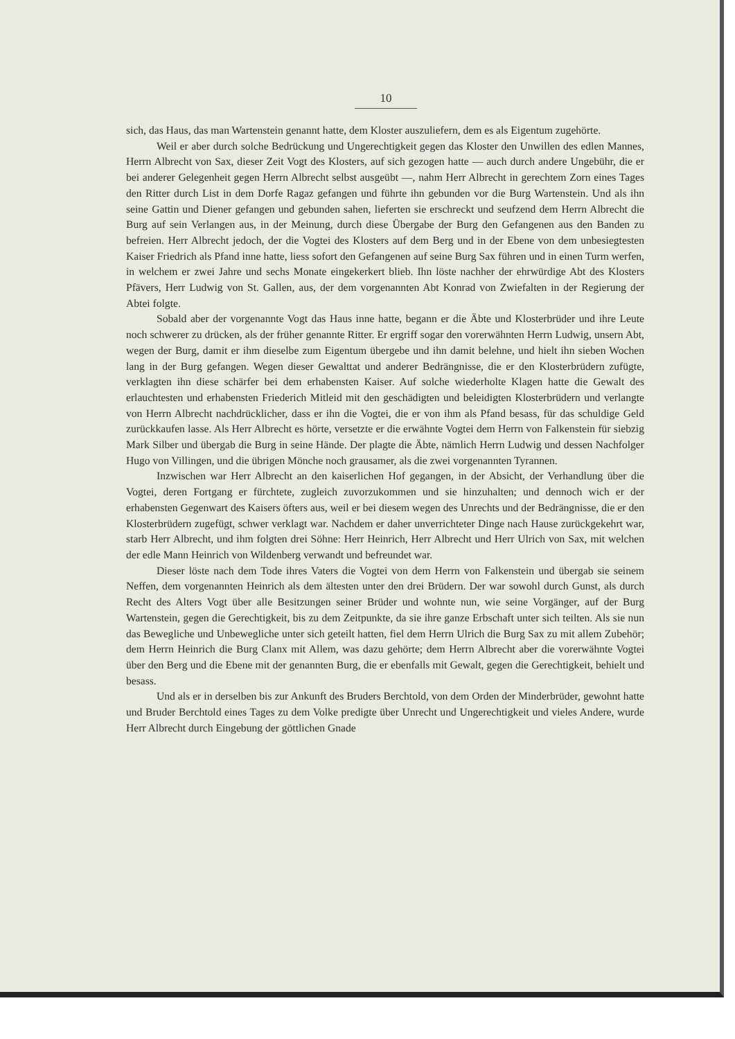10
sich, das Haus, das man Wartenstein genannt hatte, dem Kloster auszuliefern, dem es als Eigentum zugehörte.
Weil er aber durch solche Bedrückung und Ungerechtigkeit gegen das Kloster den Unwillen des edlen Mannes, Herrn Albrecht von Sax, dieser Zeit Vogt des Klosters, auf sich gezogen hatte — auch durch andere Ungebühr, die er bei anderer Gelegenheit gegen Herrn Albrecht selbst ausgeübt —, nahm Herr Albrecht in gerechtem Zorn eines Tages den Ritter durch List in dem Dorfe Ragaz gefangen und führte ihn gebunden vor die Burg Wartenstein. Und als ihn seine Gattin und Diener gefangen und gebunden sahen, lieferten sie erschreckt und seufzend dem Herrn Albrecht die Burg auf sein Verlangen aus, in der Meinung, durch diese Übergabe der Burg den Gefangenen aus den Banden zu befreien. Herr Albrecht jedoch, der die Vogtei des Klosters auf dem Berg und in der Ebene von dem unbesiegtesten Kaiser Friedrich als Pfand inne hatte, liess sofort den Gefangenen auf seine Burg Sax führen und in einen Turm werfen, in welchem er zwei Jahre und sechs Monate eingekerkert blieb. Ihn löste nachher der ehrwürdige Abt des Klosters Pfävers, Herr Ludwig von St. Gallen, aus, der dem vorgenannten Abt Konrad von Zwiefalten in der Regierung der Abtei folgte.
Sobald aber der vorgenannte Vogt das Haus inne hatte, begann er die Äbte und Klosterbrüder und ihre Leute noch schwerer zu drücken, als der früher genannte Ritter. Er ergriff sogar den vorerwähnten Herrn Ludwig, unsern Abt, wegen der Burg, damit er ihm dieselbe zum Eigentum übergebe und ihn damit belehne, und hielt ihn sieben Wochen lang in der Burg gefangen. Wegen dieser Gewalttat und anderer Bedrängnisse, die er den Klosterbrüdern zufügte, verklagten ihn diese schärfer bei dem erhabensten Kaiser. Auf solche wiederholte Klagen hatte die Gewalt des erlauchtesten und erhabensten Friederich Mitleid mit den geschädigten und beleidigten Klosterbrüdern und verlangte von Herrn Albrecht nachdrücklicher, dass er ihn die Vogtei, die er von ihm als Pfand besass, für das schuldige Geld zurückkaufen lasse. Als Herr Albrecht es hörte, versetzte er die erwähnte Vogtei dem Herrn von Falkenstein für siebzig Mark Silber und übergab die Burg in seine Hände. Der plagte die Äbte, nämlich Herrn Ludwig und dessen Nachfolger Hugo von Villingen, und die übrigen Mönche noch grausamer, als die zwei vorgenannten Tyrannen.
Inzwischen war Herr Albrecht an den kaiserlichen Hof gegangen, in der Absicht, der Verhandlung über die Vogtei, deren Fortgang er fürchtete, zugleich zuvorzukommen und sie hinzuhalten; und dennoch wich er der erhabensten Gegenwart des Kaisers öfters aus, weil er bei diesem wegen des Unrechts und der Bedrängnisse, die er den Klosterbrüdern zugefügt, schwer verklagt war. Nachdem er daher unverrichteter Dinge nach Hause zurückgekehrt war, starb Herr Albrecht, und ihm folgten drei Söhne: Herr Heinrich, Herr Albrecht und Herr Ulrich von Sax, mit welchen der edle Mann Heinrich von Wildenberg verwandt und befreundet war.
Dieser löste nach dem Tode ihres Vaters die Vogtei von dem Herrn von Falkenstein und übergab sie seinem Neffen, dem vorgenannten Heinrich als dem ältesten unter den drei Brüdern. Der war sowohl durch Gunst, als durch Recht des Alters Vogt über alle Besitzungen seiner Brüder und wohnte nun, wie seine Vorgänger, auf der Burg Wartenstein, gegen die Gerechtigkeit, bis zu dem Zeitpunkte, da sie ihre ganze Erbschaft unter sich teilten. Als sie nun das Bewegliche und Unbewegliche unter sich geteilt hatten, fiel dem Herrn Ulrich die Burg Sax zu mit allem Zubehör; dem Herrn Heinrich die Burg Clanx mit Allem, was dazu gehörte; dem Herrn Albrecht aber die vorerwähnte Vogtei über den Berg und die Ebene mit der genannten Burg, die er ebenfalls mit Gewalt, gegen die Gerechtigkeit, behielt und besass.
Und als er in derselben bis zur Ankunft des Bruders Berchtold, von dem Orden der Minderbrüder, gewohnt hatte und Bruder Berchtold eines Tages zu dem Volke predigte über Unrecht und Ungerechtigkeit und vieles Andere, wurde Herr Albrecht durch Eingebung der göttlichen Gnade